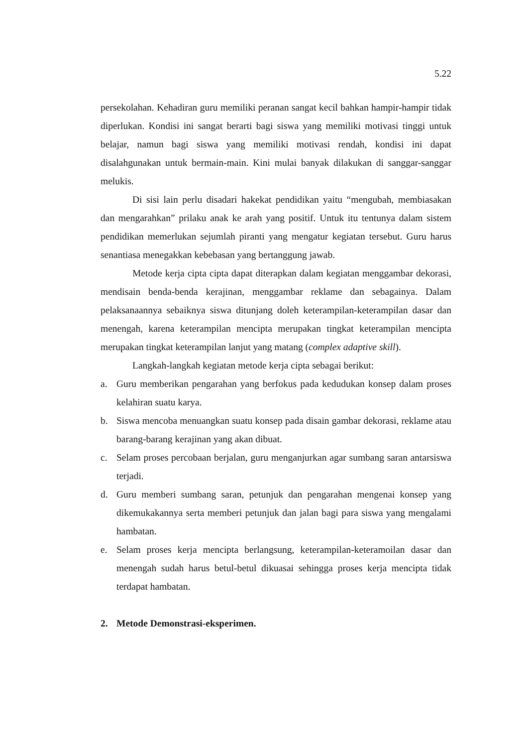5.22
persekolahan. Kehadiran guru memiliki peranan sangat kecil bahkan hampir-hampir tidak diperlukan. Kondisi ini sangat berarti bagi siswa yang memiliki motivasi tinggi untuk belajar, namun bagi siswa yang memiliki motivasi rendah, kondisi ini dapat disalahgunakan untuk bermain-main. Kini mulai banyak dilakukan di sanggar-sanggar melukis.
Di sisi lain perlu disadari hakekat pendidikan yaitu “mengubah, membiasakan dan mengarahkan” prilaku anak ke arah yang positif. Untuk itu tentunya dalam sistem pendidikan memerlukan sejumlah piranti yang mengatur kegiatan tersebut. Guru harus senantiasa menegakkan kebebasan yang bertanggung jawab.
Metode kerja cipta cipta dapat diterapkan dalam kegiatan menggambar dekorasi, mendisain benda-benda kerajinan, menggambar reklame dan sebagainya. Dalam pelaksanaannya sebaiknya siswa ditunjang doleh keterampilan-keterampilan dasar dan menengah, karena keterampilan mencipta merupakan tingkat keterampilan mencipta merupakan tingkat keterampilan lanjut yang matang (complex adaptive skill).
Langkah-langkah kegiatan metode kerja cipta sebagai berikut:
a. Guru memberikan pengarahan yang berfokus pada kedudukan konsep dalam proses kelahiran suatu karya.
b. Siswa mencoba menuangkan suatu konsep pada disain gambar dekorasi, reklame atau barang-barang kerajinan yang akan dibuat.
c. Selam proses percobaan berjalan, guru menganjurkan agar sumbang saran antarsiswa terjadi.
d. Guru memberi sumbang saran, petunjuk dan pengarahan mengenai konsep yang dikemukakannya serta memberi petunjuk dan jalan bagi para siswa yang mengalami hambatan.
e. Selam proses kerja mencipta berlangsung, keterampilan-keteramoilan dasar dan menengah sudah harus betul-betul dikuasai sehingga proses kerja mencipta tidak terdapat hambatan.
2. Metode Demonstrasi-eksperimen.